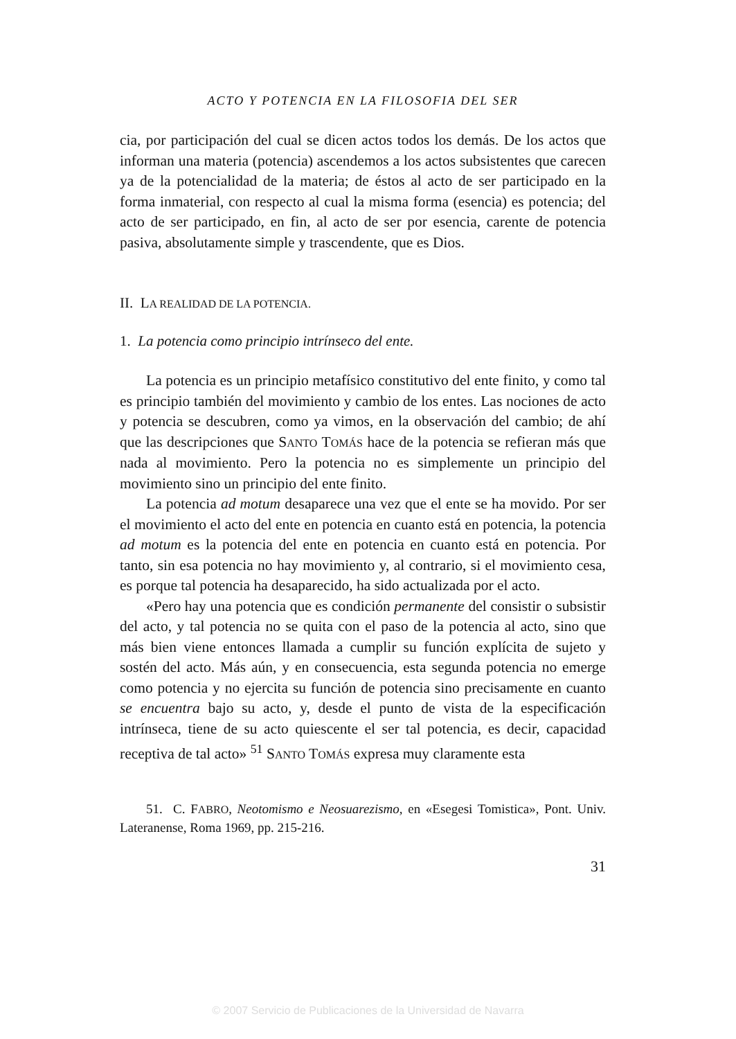ACTO Y POTENCIA EN LA FILOSOFIA DEL SER
cia, por participación del cual se dicen actos todos los demás. De los actos que informan una materia (potencia) ascendemos a los actos subsistentes que carecen ya de la potencialidad de la materia; de éstos al acto de ser participado en la forma inmaterial, con respecto al cual la misma forma (esencia) es potencia; del acto de ser participado, en fin, al acto de ser por esencia, carente de potencia pasiva, absolutamente simple y trascendente, que es Dios.
II. LA REALIDAD DE LA POTENCIA.
1. La potencia como principio intrínseco del ente.
La potencia es un principio metafísico constitutivo del ente finito, y como tal es principio también del movimiento y cambio de los entes. Las nociones de acto y potencia se descubren, como ya vimos, en la observación del cambio; de ahí que las descripciones que SANTO TOMÁS hace de la potencia se refieran más que nada al movimiento. Pero la potencia no es simplemente un principio del movimiento sino un principio del ente finito.
La potencia ad motum desaparece una vez que el ente se ha movido. Por ser el movimiento el acto del ente en potencia en cuanto está en potencia, la potencia ad motum es la potencia del ente en potencia en cuanto está en potencia. Por tanto, sin esa potencia no hay movimiento y, al contrario, si el movimiento cesa, es porque tal potencia ha desaparecido, ha sido actualizada por el acto.
«Pero hay una potencia que es condición permanente del consistir o subsistir del acto, y tal potencia no se quita con el paso de la potencia al acto, sino que más bien viene entonces llamada a cumplir su función explícita de sujeto y sostén del acto. Más aún, y en consecuencia, esta segunda potencia no emerge como potencia y no ejercita su función de potencia sino precisamente en cuanto se encuentra bajo su acto, y, desde el punto de vista de la especificación intrínseca, tiene de su acto quiescente el ser tal potencia, es decir, capacidad receptiva de tal acto» <sup>51</sup> SANTO TOMÁS expresa muy claramente esta
51. C. FABRO, Neotomismo e Neosuarezismo, en «Esegesi Tomistica», Pont. Univ. Lateranense, Roma 1969, pp. 215-216.
31
© 2007 Servicio de Publicaciones de la Universidad de Navarra